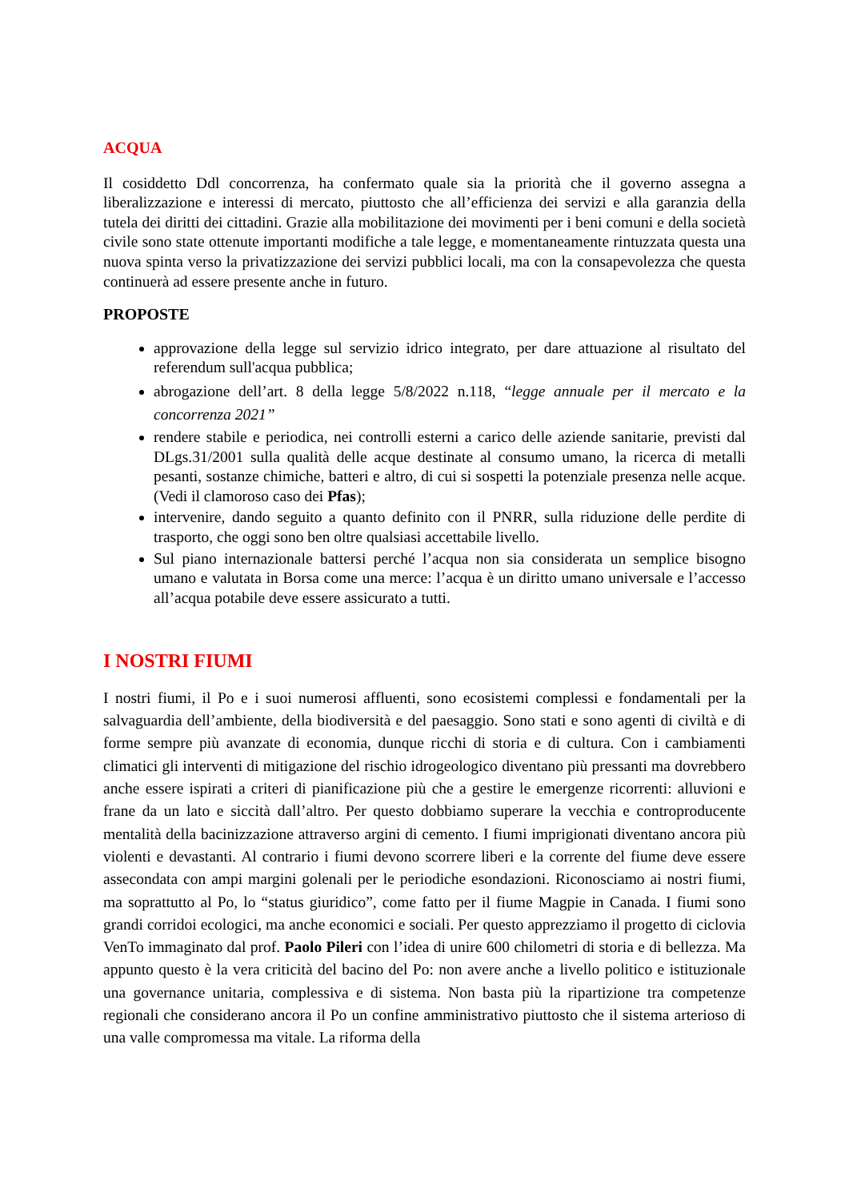ACQUA
Il cosiddetto Ddl concorrenza, ha confermato quale sia la priorità che il governo assegna a liberalizzazione e interessi di mercato, piuttosto che all’efficienza dei servizi e alla garanzia della tutela dei diritti dei cittadini. Grazie alla mobilitazione dei movimenti per i beni comuni e della società civile sono state ottenute importanti modifiche a tale legge, e momentaneamente rintuzzata questa una nuova spinta verso la privatizzazione dei servizi pubblici locali, ma con la consapevolezza che questa continuerà ad essere presente anche in futuro.
PROPOSTE
approvazione della legge sul servizio idrico integrato, per dare attuazione al risultato del referendum sull'acqua pubblica;
abrogazione dell’art. 8 della legge 5/8/2022 n.118, “legge annuale per il mercato e la concorrenza 2021”
rendere stabile e periodica, nei controlli esterni a carico delle aziende sanitarie, previsti dal DLgs.31/2001 sulla qualità delle acque destinate al consumo umano, la ricerca di metalli pesanti, sostanze chimiche, batteri e altro, di cui si sospetti la potenziale presenza nelle acque. (Vedi il clamoroso caso dei Pfas);
intervenire, dando seguito a quanto definito con il PNRR, sulla riduzione delle perdite di trasporto, che oggi sono ben oltre qualsiasi accettabile livello.
Sul piano internazionale battersi perché l’acqua non sia considerata un semplice bisogno umano e valutata in Borsa come una merce: l’acqua è un diritto umano universale e l’accesso all’acqua potabile deve essere assicurato a tutti.
I NOSTRI FIUMI
I nostri fiumi, il Po e i suoi numerosi affluenti, sono ecosistemi complessi e fondamentali per la salvaguardia dell’ambiente, della biodiversità e del paesaggio. Sono stati e sono agenti di civiltà e di forme sempre più avanzate di economia, dunque ricchi di storia e di cultura. Con i cambiamenti climatici gli interventi di mitigazione del rischio idrogeologico diventano più pressanti ma dovrebbero anche essere ispirati a criteri di pianificazione più che a gestire le emergenze ricorrenti: alluvioni e frane da un lato e siccità dall’altro. Per questo dobbiamo superare la vecchia e controproducente mentalità della bacinizzazione attraverso argini di cemento. I fiumi imprigionati diventano ancora più violenti e devastanti. Al contrario i fiumi devono scorrere liberi e la corrente del fiume deve essere assecondata con ampi margini golenali per le periodiche esondazioni. Riconosciamo ai nostri fiumi, ma soprattutto al Po, lo “status giuridico”, come fatto per il fiume Magpie in Canada. I fiumi sono grandi corridoi ecologici, ma anche economici e sociali. Per questo apprezziamo il progetto di ciclovia VenTo immaginato dal prof. Paolo Pileri con l’idea di unire 600 chilometri di storia e di bellezza. Ma appunto questo è la vera criticità del bacino del Po: non avere anche a livello politico e istituzionale una governance unitaria, complessiva e di sistema. Non basta più la ripartizione tra competenze regionali che considerano ancora il Po un confine amministrativo piuttosto che il sistema arterioso di una valle compromessa ma vitale. La riforma della